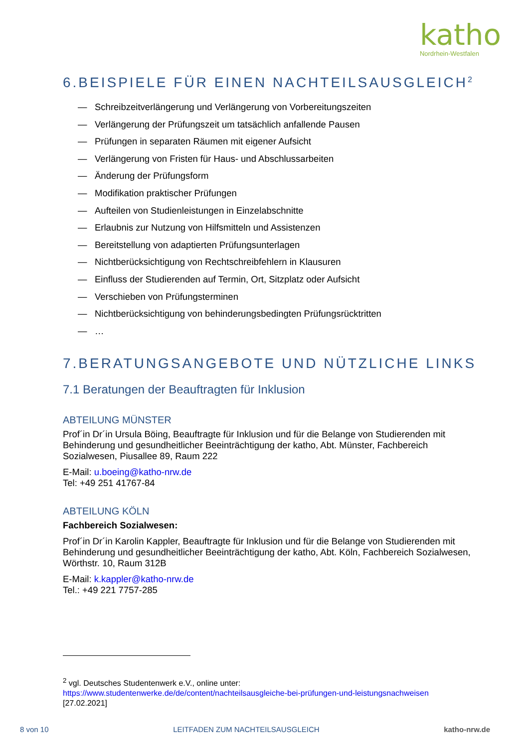katho
Nordrhein-Westfalen
6.BEISPIELE FÜR EINEN NACHTEILSAUSGLEICH<sup>2</sup>
— Schreibzeitverlängerung und Verlängerung von Vorbereitungszeiten
— Verlängerung der Prüfungszeit um tatsächlich anfallende Pausen
— Prüfungen in separaten Räumen mit eigener Aufsicht
— Verlängerung von Fristen für Haus- und Abschlussarbeiten
— Änderung der Prüfungsform
— Modifikation praktischer Prüfungen
— Aufteilen von Studienleistungen in Einzelabschnitte
— Erlaubnis zur Nutzung von Hilfsmitteln und Assistenzen
— Bereitstellung von adaptierten Prüfungsunterlagen
— Nichtberücksichtigung von Rechtschreibfehlern in Klausuren
— Einfluss der Studierenden auf Termin, Ort, Sitzplatz oder Aufsicht
— Verschieben von Prüfungsterminen
— Nichtberücksichtigung von behinderungsbedingten Prüfungsrücktritten
— …
7.BERATUNGSANGEBOTE UND NÜTZLICHE LINKS
7.1 Beratungen der Beauftragten für Inklusion
ABTEILUNG MÜNSTER
Prof´in Dr´in Ursula Böing, Beauftragte für Inklusion und für die Belange von Studierenden mit Behinderung und gesundheitlicher Beeinträchtigung der katho, Abt. Münster, Fachbereich Sozialwesen, Piusallee 89, Raum 222
E-Mail: u.boeing@katho-nrw.de
Tel: +49 251 41767-84
ABTEILUNG KÖLN
Fachbereich Sozialwesen:
Prof´in Dr´in Karolin Kappler, Beauftragte für Inklusion und für die Belange von Studierenden mit Behinderung und gesundheitlicher Beeinträchtigung der katho, Abt. Köln, Fachbereich Sozialwesen, Wörthstr. 10, Raum 312B
E-Mail: k.kappler@katho-nrw.de
Tel.: +49 221 7757-285
<sup>2</sup> vgl. Deutsches Studentenwerk e.V., online unter:
https://www.studentenwerke.de/de/content/nachteilsausgleiche-bei-prüfungen-und-leistungsnachweisen
[27.02.2021]
8 von 10 LEITFADEN ZUM NACHTEILSAUSGLEICH katho-nrw.de